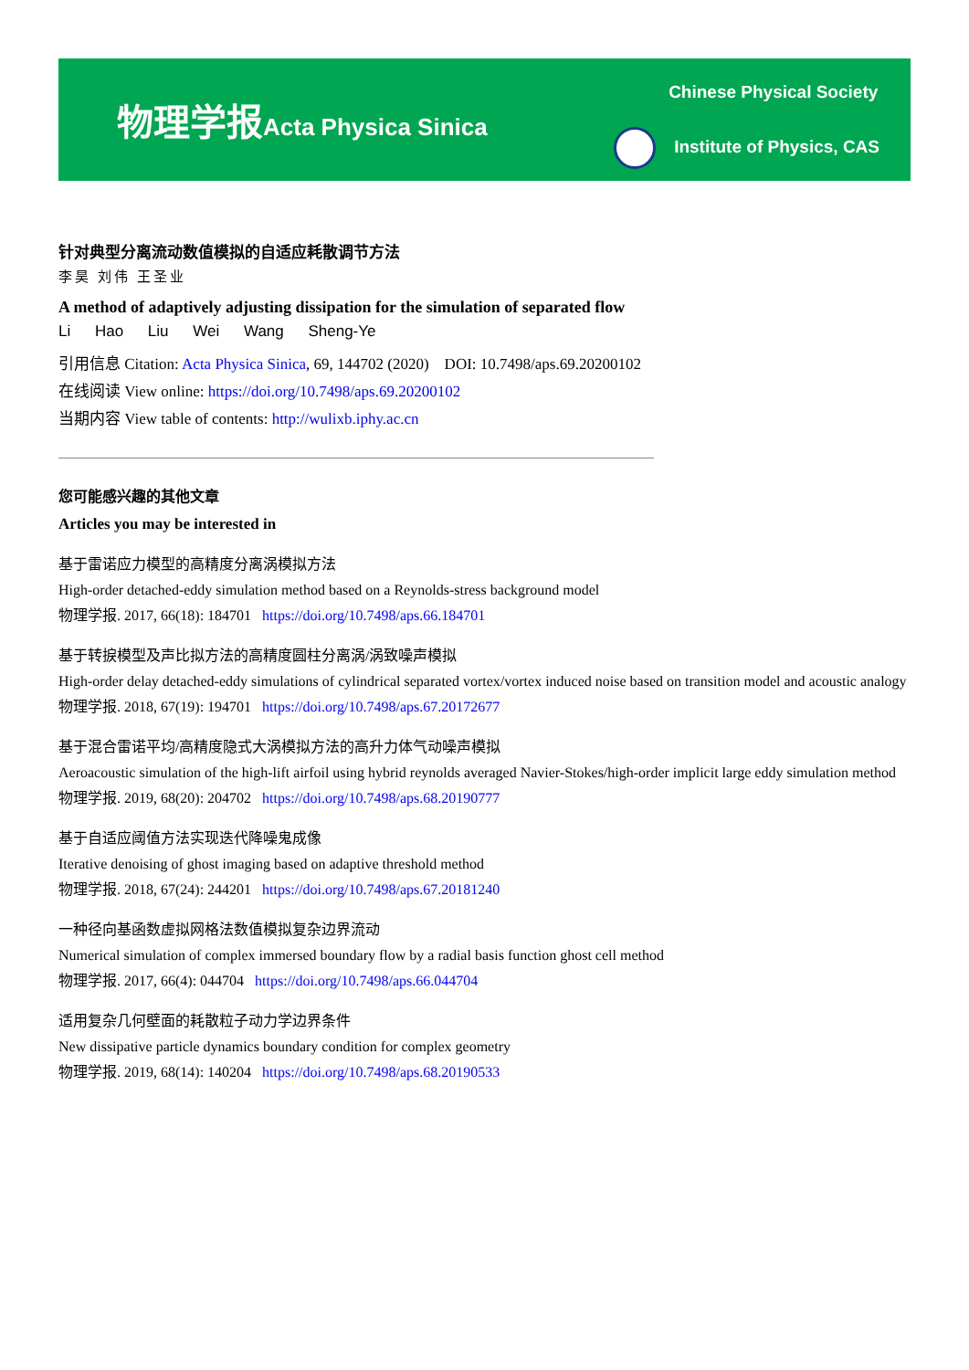物理学报Acta Physica Sinica
Chinese Physical Society
Institute of Physics, CAS
针对典型分离流动数值模拟的自适应耗散调节方法
李昊 刘伟 王圣业
A method of adaptively adjusting dissipation for the simulation of separated flow
Li Hao Liu Wei Wang Sheng-Ye
引用信息 Citation: Acta Physica Sinica, 69, 144702 (2020) DOI: 10.7498/aps.69.20200102
在线阅读 View online: https://doi.org/10.7498/aps.69.20200102
当期内容 View table of contents: http://wulixb.iphy.ac.cn
您可能感兴趣的其他文章
Articles you may be interested in
基于雷诺应力模型的高精度分离涡模拟方法
High-order detached-eddy simulation method based on a Reynolds-stress background model
物理学报. 2017, 66(18): 184701 https://doi.org/10.7498/aps.66.184701
基于转捩模型及声比拟方法的高精度圆柱分离涡/涡致噪声模拟
High-order delay detached-eddy simulations of cylindrical separated vortex/vortex induced noise based on transition model and acoustic analogy
物理学报. 2018, 67(19): 194701 https://doi.org/10.7498/aps.67.20172677
基于混合雷诺平均/高精度隐式大涡模拟方法的高升力体气动噪声模拟
Aeroacoustic simulation of the high-lift airfoil using hybrid reynolds averaged Navier-Stokes/high-order implicit large eddy simulation method
物理学报. 2019, 68(20): 204702 https://doi.org/10.7498/aps.68.20190777
基于自适应阈值方法实现迭代降噪鬼成像
Iterative denoising of ghost imaging based on adaptive threshold method
物理学报. 2018, 67(24): 244201 https://doi.org/10.7498/aps.67.20181240
一种径向基函数虚拟网格法数值模拟复杂边界流动
Numerical simulation of complex immersed boundary flow by a radial basis function ghost cell method
物理学报. 2017, 66(4): 044704 https://doi.org/10.7498/aps.66.044704
适用复杂几何壁面的耗散粒子动力学边界条件
New dissipative particle dynamics boundary condition for complex geometry
物理学报. 2019, 68(14): 140204 https://doi.org/10.7498/aps.68.20190533